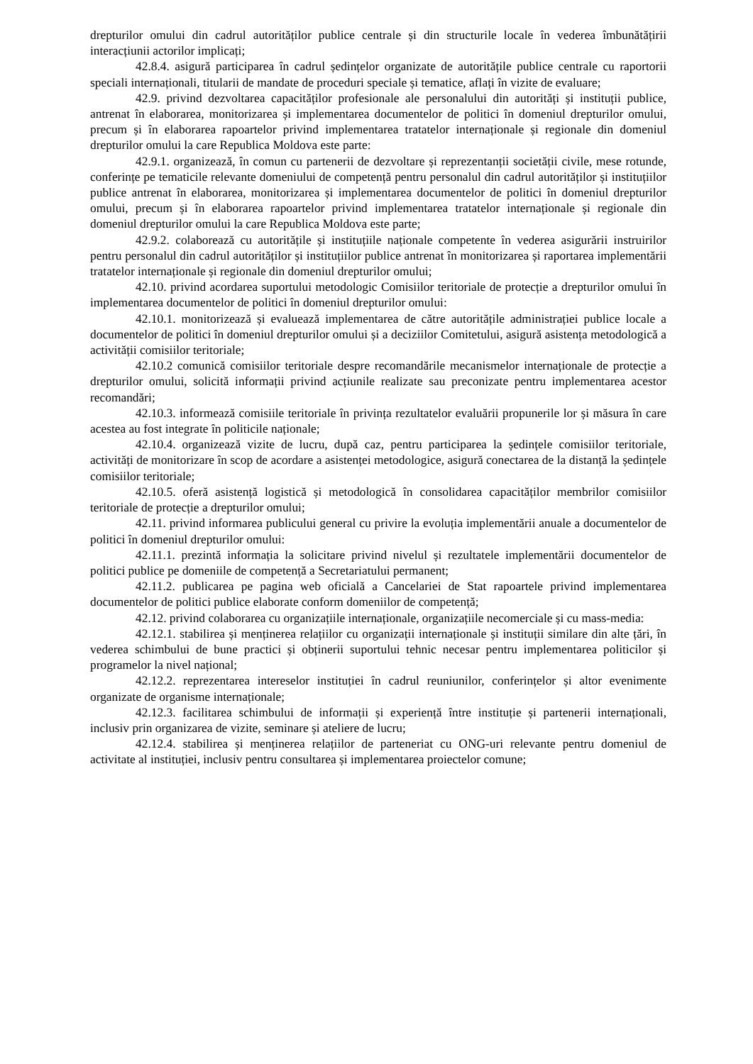drepturilor omului din cadrul autorităților publice centrale și din structurile locale în vederea îmbunătățirii interacțiunii actorilor implicați;
42.8.4. asigură participarea în cadrul ședințelor organizate de autoritățile publice centrale cu raportorii speciali internaționali, titularii de mandate de proceduri speciale și tematice, aflați în vizite de evaluare;
42.9. privind dezvoltarea capacităților profesionale ale personalului din autorități și instituții publice, antrenat în elaborarea, monitorizarea și implementarea documentelor de politici în domeniul drepturilor omului, precum și în elaborarea rapoartelor privind implementarea tratatelor internaționale și regionale din domeniul drepturilor omului la care Republica Moldova este parte:
42.9.1. organizează, în comun cu partenerii de dezvoltare și reprezentanții societății civile, mese rotunde, conferințe pe tematicile relevante domeniului de competență pentru personalul din cadrul autorităților și instituțiilor publice antrenat în elaborarea, monitorizarea și implementarea documentelor de politici în domeniul drepturilor omului, precum și în elaborarea rapoartelor privind implementarea tratatelor internaționale și regionale din domeniul drepturilor omului la care Republica Moldova este parte;
42.9.2. colaborează cu autoritățile și instituțiile naționale competente în vederea asigurării instruirilor pentru personalul din cadrul autorităților și instituțiilor publice antrenat în monitorizarea și raportarea implementării tratatelor internaționale și regionale din domeniul drepturilor omului;
42.10. privind acordarea suportului metodologic Comisiilor teritoriale de protecție a drepturilor omului în implementarea documentelor de politici în domeniul drepturilor omului:
42.10.1. monitorizează și evaluează implementarea de către autoritățile administrației publice locale a documentelor de politici în domeniul drepturilor omului și a deciziilor Comitetului, asigură asistența metodologică a activității comisiilor teritoriale;
42.10.2 comunică comisiilor teritoriale despre recomandările mecanismelor internaționale de protecție a drepturilor omului, solicită informații privind acțiunile realizate sau preconizate pentru implementarea acestor recomandări;
42.10.3. informează comisiile teritoriale în privința rezultatelor evaluării propunerile lor și măsura în care acestea au fost integrate în politicile naționale;
42.10.4. organizează vizite de lucru, după caz, pentru participarea la ședințele comisiilor teritoriale, activități de monitorizare în scop de acordare a asistenței metodologice, asigură conectarea de la distanță la ședințele comisiilor teritoriale;
42.10.5. oferă asistență logistică și metodologică în consolidarea capacităților membrilor comisiilor teritoriale de protecție a drepturilor omului;
42.11. privind informarea publicului general cu privire la evoluția implementării anuale a documentelor de politici în domeniul drepturilor omului:
42.11.1. prezintă informația la solicitare privind nivelul și rezultatele implementării documentelor de politici publice pe domeniile de competență a Secretariatului permanent;
42.11.2. publicarea pe pagina web oficială a Cancelariei de Stat rapoartele privind implementarea documentelor de politici publice elaborate conform domeniilor de competență;
42.12. privind colaborarea cu organizațiile internaționale, organizațiile necomerciale și cu mass-media:
42.12.1. stabilirea și menținerea relațiilor cu organizații internaționale și instituții similare din alte țări, în vederea schimbului de bune practici și obținerii suportului tehnic necesar pentru implementarea politicilor și programelor la nivel național;
42.12.2. reprezentarea intereselor instituției în cadrul reuniunilor, conferințelor și altor evenimente organizate de organisme internaționale;
42.12.3. facilitarea schimbului de informații și experiență între instituție și partenerii internaționali, inclusiv prin organizarea de vizite, seminare și ateliere de lucru;
42.12.4. stabilirea și menținerea relațiilor de parteneriat cu ONG-uri relevante pentru domeniul de activitate al instituției, inclusiv pentru consultarea și implementarea proiectelor comune;